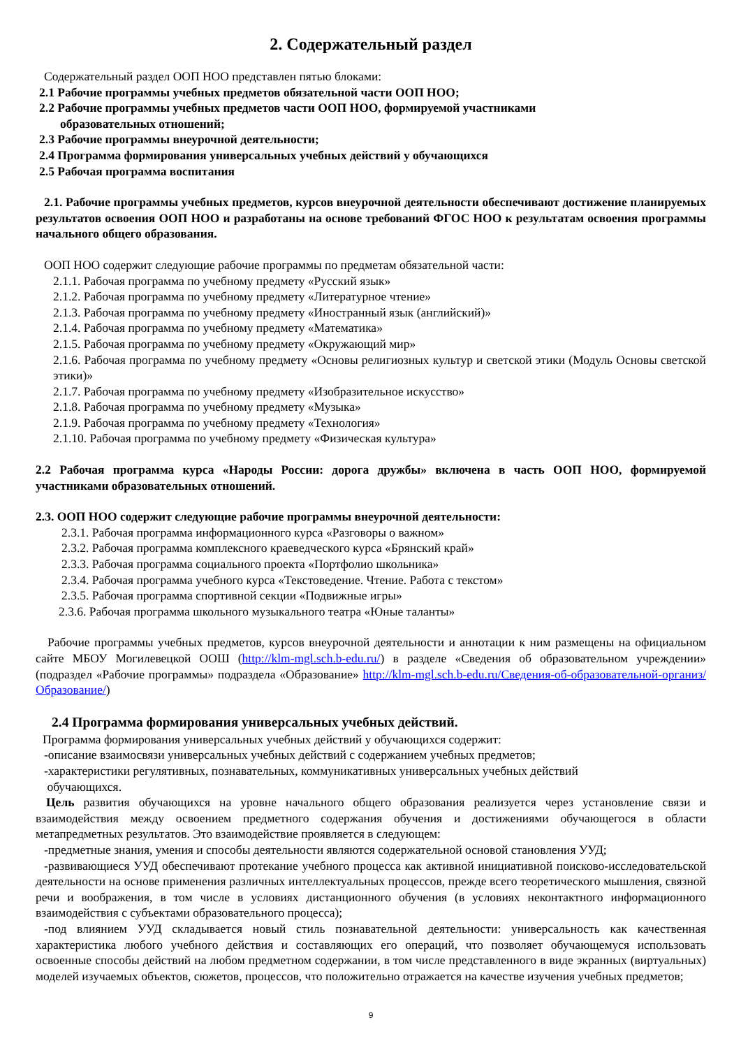2. Содержательный раздел
Содержательный раздел ООП НОО представлен пятью блоками:
2.1 Рабочие программы учебных предметов обязательной части ООП НОО;
2.2 Рабочие программы учебных предметов части ООП НОО, формируемой участниками
образовательных отношений;
2.3 Рабочие программы внеурочной деятельности;
2.4 Программа формирования универсальных учебных действий у обучающихся
2.5 Рабочая программа воспитания
2.1. Рабочие программы учебных предметов, курсов внеурочной деятельности обеспечивают достижение планируемых результатов освоения ООП НОО и разработаны на основе требований ФГОС НОО к результатам освоения программы начального общего образования.
ООП НОО содержит следующие рабочие программы по предметам обязательной части:
2.1.1. Рабочая программа по учебному предмету «Русский язык»
2.1.2. Рабочая программа по учебному предмету «Литературное чтение»
2.1.3. Рабочая программа по учебному предмету «Иностранный язык (английский)»
2.1.4. Рабочая программа по учебному предмету «Математика»
2.1.5. Рабочая программа по учебному предмету «Окружающий мир»
2.1.6. Рабочая программа по учебному предмету «Основы религиозных культур и светской этики (Модуль Основы светской этики)»
2.1.7. Рабочая программа по учебному предмету «Изобразительное искусство»
2.1.8. Рабочая программа по учебному предмету «Музыка»
2.1.9. Рабочая программа по учебному предмету «Технология»
2.1.10. Рабочая программа по учебному предмету «Физическая культура»
2.2 Рабочая программа курса «Народы России: дорога дружбы» включена в часть ООП НОО, формируемой участниками образовательных отношений.
2.3. ООП НОО содержит следующие рабочие программы внеурочной деятельности:
2.3.1. Рабочая программа информационного курса «Разговоры о важном»
2.3.2. Рабочая программа комплексного краеведческого курса «Брянский край»
2.3.3. Рабочая программа социального проекта «Портфолио школьника»
2.3.4. Рабочая программа учебного курса «Текстоведение. Чтение. Работа с текстом»
2.3.5. Рабочая программа спортивной секции «Подвижные игры»
2.3.6. Рабочая программа школьного музыкального театра «Юные таланты»
Рабочие программы учебных предметов, курсов внеурочной деятельности и аннотации к ним размещены на официальном сайте МБОУ Могилевецкой ООШ (http://klm-mgl.sch.b-edu.ru/) в разделе «Сведения об образовательном учреждении» (подраздел «Рабочие программы» подраздела «Образование» http://klm-mgl.sch.b-edu.ru/Сведения-об-образовательной-организ/Образование/)
2.4 Программа формирования универсальных учебных действий.
Программа формирования универсальных учебных действий у обучающихся содержит:
-описание взаимосвязи универсальных учебных действий с содержанием учебных предметов;
-характеристики регулятивных, познавательных, коммуникативных универсальных учебных действий
обучающихся.
Цель развития обучающихся на уровне начального общего образования реализуется через установление связи и взаимодействия между освоением предметного содержания обучения и достижениями обучающегося в области метапредметных результатов. Это взаимодействие проявляется в следующем:
-предметные знания, умения и способы деятельности являются содержательной основой становления УУД;
-развивающиеся УУД обеспечивают протекание учебного процесса как активной инициативной поисково-исследовательской деятельности на основе применения различных интеллектуальных процессов, прежде всего теоретического мышления, связной речи и воображения, в том числе в условиях дистанционного обучения (в условиях неконтактного информационного взаимодействия с субъектами образовательного процесса);
-под влиянием УУД складывается новый стиль познавательной деятельности: универсальность как качественная характеристика любого учебного действия и составляющих его операций, что позволяет обучающемуся использовать освоенные способы действий на любом предметном содержании, в том числе представленного в виде экранных (виртуальных) моделей изучаемых объектов, сюжетов, процессов, что положительно отражается на качестве изучения учебных предметов;
9